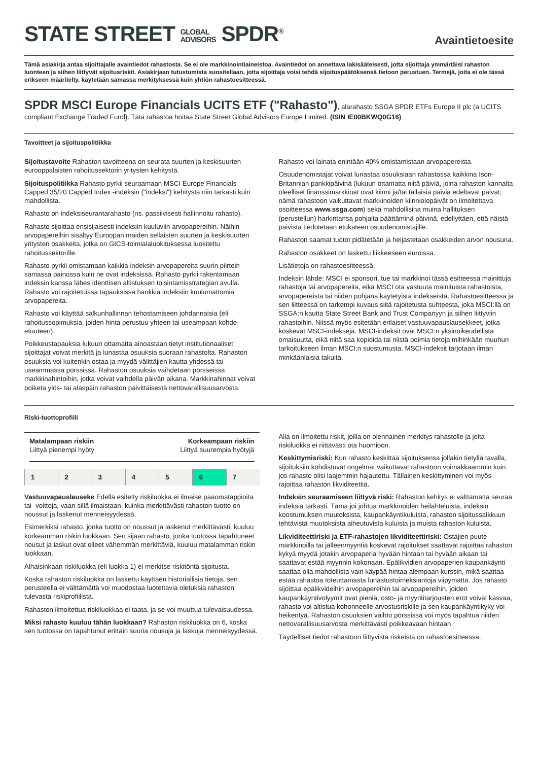STATE STREET GLOBAL
ADVISORS SPDR<sup>®</sup>
Avaintietoesite
Tämä asiakirja antaa sijoittajalle avaintiedot rahastosta. Se ei ole markkinointiaineistoa. Avaintiedot on annettava lakisääteisesti, jotta sijoittaja ymmärtäisi rahaston luonteen ja siihen liittyvät sijoitusriskit. Asiakirjaan tutustumista suositellaan, jotta sijoittaja voisi tehdä sijoituspäätöksensä tietoon perustuen. Termejä, joita ei ole tässä erikseen määritelty, käytetään samassa merkityksessä kuin yhtiön rahastoesitteessä.
SPDR MSCI Europe Financials UCITS ETF ("Rahasto"), alarahasto SSGA SPDR ETFs Europe II plc (a UCITS compliant Exchange Traded Fund). Tätä rahastoa hoitaa State Street Global Advisors Europe Limited. (ISIN IE00BKWQ0G16)
Tavoitteet ja sijoituspolitiikka
Sijoitustavoite Rahaston tavoitteena on seurata suurten ja keskisuurten eurooppalaisten rahoitussektorin yritysten kehitystä.
Sijoituspolitiikka Rahasto pyrkii seuraamaan MSCI Europe Financials Capped 35/20 Capped Index -indeksin ("indeksi") kehitystä niin tarkasti kuin mahdollista.
Rahasto on indeksiseurantarahasto (ns. passiivisesti hallinnoitu rahasto).
Rahasto sijoittaa ensisijaisesti indeksiin kuuluviin arvopapereihin. Näihin arvopapereihin sisältyy Euroopan maiden sellaisten suurten ja keskisuurten yritysten osakkeita, jotka on GICS-toimialaluokituksessa luokiteltu rahoitussektorille.
Rahasto pyrkii omistamaan kaikkia indeksin arvopapereita suurin piirtein samassa painossa kuin ne ovat indeksissä. Rahasto pyrkii rakentamaan indeksin kanssa lähes identtisen altistuksen toisintamisstrategian avulla. Rahasto voi rajoitetuissa tapauksissa hankkia indeksiin kuulumattomia arvopapereita.
Rahasto voi käyttää salkunhallinnan tehostamiseen johdannaisia (eli rahoitussopimuksia, joiden hinta perustuu yhteen tai useampaan kohde-etuuteen).
Poikkeustapauksia lukuun ottamatta ainoastaan tietyt institutionaaliset sijoittajat voivat merkitä ja lunastaa osuuksia suoraan rahastolta. Rahaston osuuksia voi kuitenkin ostaa ja myydä välittäjien kautta yhdessä tai useammassa pörssissä. Rahaston osuuksia vaihdetaan pörsseissä markkinahintoihin, jotka voivat vaihdella päivän aikana. Markkinahinnat voivat poiketa ylös- tai alaspäin rahaston päivittäisestä nettovarallisuusarvosta.
Rahasto voi lainata enintään 40% omistamistaan arvopapereista.
Osuudenomistajat voivat lunastaa osuuksiaan rahastossa kaikkina Ison-Britannian pankkipäivinä (lukuun ottamatta niitä päiviä, joina rahaston kannalta oleelliset finanssimarkkinat ovat kiinni ja/tai tällaisia päiviä edeltävät päivät; nämä rahastoon vaikuttavat markkinoiden kiinniolopäivät on ilmoitettava osoitteessa www.ssga.com) sekä mahdollisina muina hallituksen (perustellun) harkintansa pohjalta päättäminä päivinä, edellyttäen, että näistä päivistä tiedotetaan etukäteen osuudenomistajille.
Rahaston saamat tuotot pidätetään ja heijastetaan osakkeiden arvon nousuna.
Rahaston osakkeet on laskettu liikkeeseen euroissa.
Lisätietoja on rahastoesitteessä.
Indeksin lähde: MSCI ei sponsori, tue tai markkinoi tässä esitteessä mainittuja rahastoja tai arvopapereita, eikä MSCI ota vastuuta mainituista rahastoista, arvopapereista tai niiden pohjana käytetyistä indekseistä. Rahastoesitteessä ja sen liitteessä on tarkempi kuvaus siitä rajoitetusta suhteesta, joka MSCI:llä on SSGA:n kautta State Street Bank and Trust Companyyn ja siihen liittyviin rahastoihin. Niissä myös esitetään erilaiset vastuuvapauslausekkeet, jotka koskevat MSCI-indeksejä. MSCI-indeksit ovat MSCI:n yksinoikeudellista omaisuutta, eikä niitä saa kopioida tai niistä poimia tietoja mihinkään muuhun tarkoitukseen ilman MSCI:n suostumusta. MSCI-indeksit tarjotaan ilman minkäänlaisia takuita.
Riski-tuottoprofiili
Matalampaan riskiin
Liittyä pienempi hyöty
Korkeampaan riskiin
Liittyä suurempia hyötyjä
| 1 | 2 | 3 | 4 | 5 | 6 | 7 |
Vastuuvapauslauseke Edellä esitetty riskiluokka ei ilmaise pääomatappioita tai -voittoja, vaan sillä ilmaistaan, kuinka merkittävästi rahaston tuotto on noussut ja laskenut menneisyydessä.
Esimerkiksi rahasto, jonka tuotto on noussut ja laskenut merkittävästi, kuuluu korkeamman riskin luokkaan. Sen sijaan rahasto, jonka tuotossa tapahtuneet nousut ja laskut ovat olleet vähemmän merkittäviä, kuuluu matalamman riskin luokkaan.
Alhaisinkaan riskiluokka (eli luokka 1) ei merkitse riskitöntä sijoitusta.
Koska rahaston riskiluokka on laskettu käyttäen historiallisia tietoja, sen perusteella ei välttämättä voi muodostaa luotettavia oletuksia rahaston tulevasta riskiprofiilista.
Rahaston ilmoitettua riskiluokkaa ei taata, ja se voi muuttua tulevaisuudessa.
Miksi rahasto kuuluu tähän luokkaan? Rahaston riskiluokka on 6, koska sen tuotossa on tapahtunut erittäin suuria nousuja ja laskuja menneisyydessä.
Alla on ilmoitettu riskit, joilla on olennainen merkitys rahastolle ja joita riskiluokka ei riittävästi ota huomioon.
Keskittymisriski: Kun rahasto keskittää sijoituksensa jollakin tietyllä tavalla, sijoituksiin kohdistuvat ongelmat vaikuttavat rahastoon voimakkaammin kuin jos rahasto olisi laajemmin hajautettu. Tällainen keskittyminen voi myös rajoittaa rahaston likviditeettiä.
Indeksin seuraamiseen liittyvä riski: Rahaston kehitys ei välttämättä seuraa indeksiä tarkasti. Tämä joi johtua markkinoiden heilahteluista, indeksin koostumuksen muutoksista, kaupankäyntikuluista, rahaston sijoitussalkkuun tehtävistä muutoksista aiheutuvista kuluista ja muista rahaston kuluista.
Likviditeettiriski ja ETF-rahastojen likviditeettiriski: Ostajien puute markkinoilla tai jälleenmyyntiä koskevat rajoitukset saattavat rajoittaa rahaston kykyä myydä jotakin arvopaperia hyvään hintaan tai hyvään aikaan tai saattavat estää myynnin kokonaan. Epälikvidien arvopaperien kaupankäynti saattaa olla mahdollista vain käypää hintaa alempaan kurssin, mikä saattaa estää rahastoa toteuttamasta lunastustoimeksiantoja viipymättä. Jos rahasto sijoittaa epälikvideihin arvopapereihin tai arvopapereihin, joiden kaupankäyntivolyymit ovat pieniä, osto- ja myyntitarjousten erot voivat kasvaa, rahasto voi altistua kohonneelle arvostusriskille ja sen kaupankäyntikyky voi heikentyä. Rahaston osuuksien vaihto pörssissä voi myös tapahtua niiden nettovarallisuusarvosta merkittävästi poikkeavaan hintaan.
Täydelliset tiedot rahastoon liittyvistä riskeistä on rahastoesitteessä.